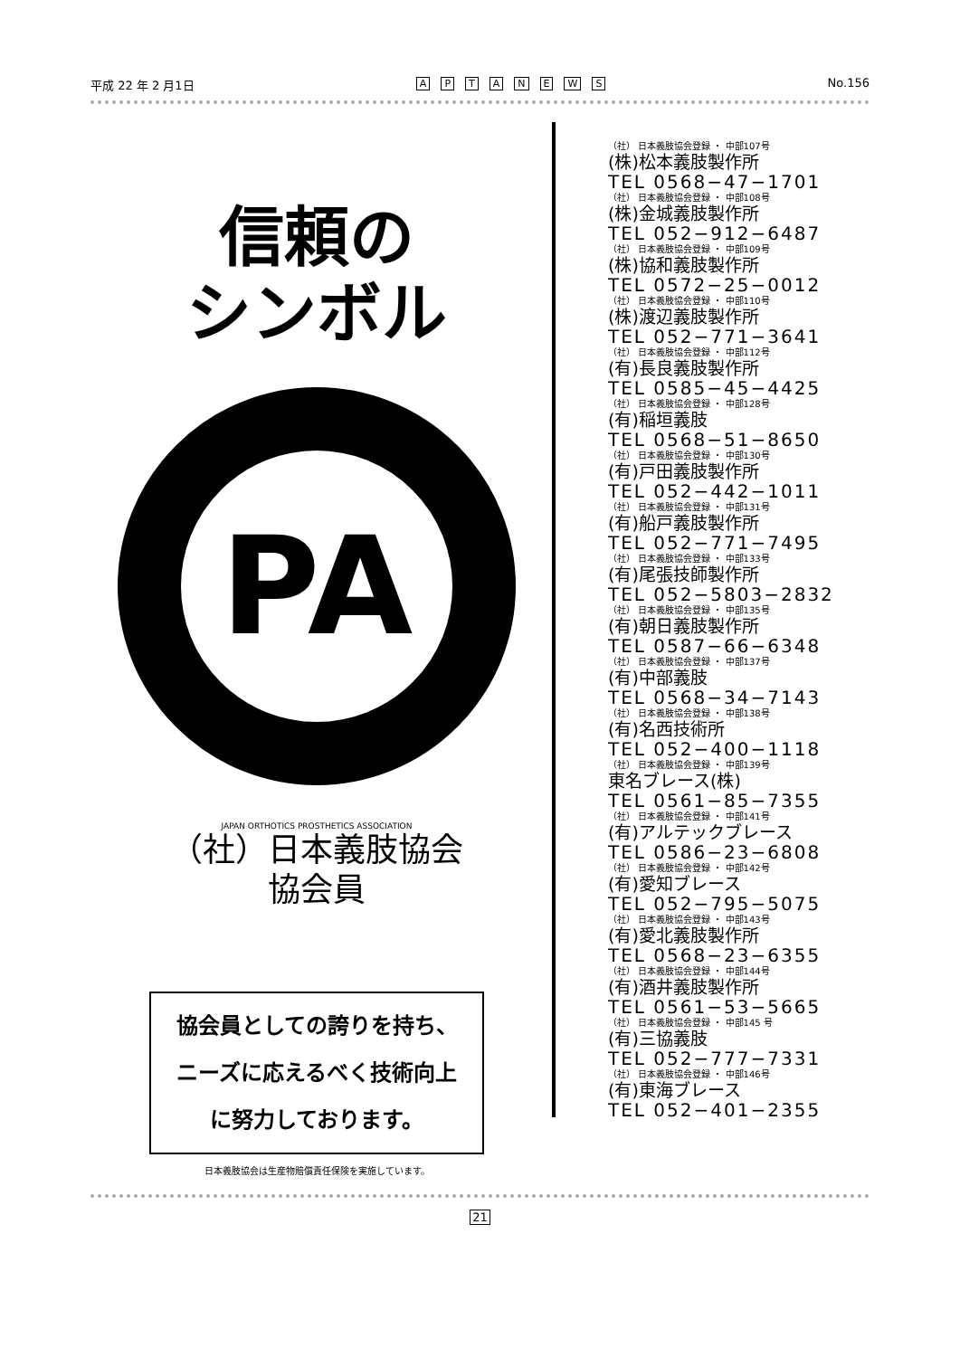平成 22 年 2 月1日
APTANEWS
No.156
信頼の
シンボル
PA
JAPAN ORTHOTICS PROSTHETICS ASSOCIATION
（社）日本義肢協会
協会員
協会員としての誇りを持ち、
ニーズに応えるべく技術向上
に努力しております。
日本義肢協会は生産物賠償責任保険を実施しています。
（社） 日本義肢協会登録 ・ 中部107号
(株)松本義肢製作所
TEL 0568−47−1701
（社） 日本義肢協会登録 ・ 中部108号
(株)金城義肢製作所
TEL 052−912−6487
（社） 日本義肢協会登録 ・ 中部109号
(株)協和義肢製作所
TEL 0572−25−0012
（社） 日本義肢協会登録 ・ 中部110号
(株)渡辺義肢製作所
TEL 052−771−3641
（社） 日本義肢協会登録 ・ 中部112号
(有)長良義肢製作所
TEL 0585−45−4425
（社） 日本義肢協会登録 ・ 中部128号
(有)稲垣義肢
TEL 0568−51−8650
（社） 日本義肢協会登録 ・ 中部130号
(有)戸田義肢製作所
TEL 052−442−1011
（社） 日本義肢協会登録 ・ 中部131号
(有)船戸義肢製作所
TEL 052−771−7495
（社） 日本義肢協会登録 ・ 中部133号
(有)尾張技師製作所
TEL 052−5803−2832
（社） 日本義肢協会登録 ・ 中部135号
(有)朝日義肢製作所
TEL 0587−66−6348
（社） 日本義肢協会登録 ・ 中部137号
(有)中部義肢
TEL 0568−34−7143
（社） 日本義肢協会登録 ・ 中部138号
(有)名西技術所
TEL 052−400−1118
（社） 日本義肢協会登録 ・ 中部139号
東名ブレース(株)
TEL 0561−85−7355
（社） 日本義肢協会登録 ・ 中部141号
(有)アルテックブレース
TEL 0586−23−6808
（社） 日本義肢協会登録 ・ 中部142号
(有)愛知ブレース
TEL 052−795−5075
（社） 日本義肢協会登録 ・ 中部143号
(有)愛北義肢製作所
TEL 0568−23−6355
（社） 日本義肢協会登録 ・ 中部144号
(有)酒井義肢製作所
TEL 0561−53−5665
（社） 日本義肢協会登録 ・ 中部145 号
(有)三協義肢
TEL 052−777−7331
（社） 日本義肢協会登録 ・ 中部146号
(有)東海ブレース
TEL 052−401−2355
21